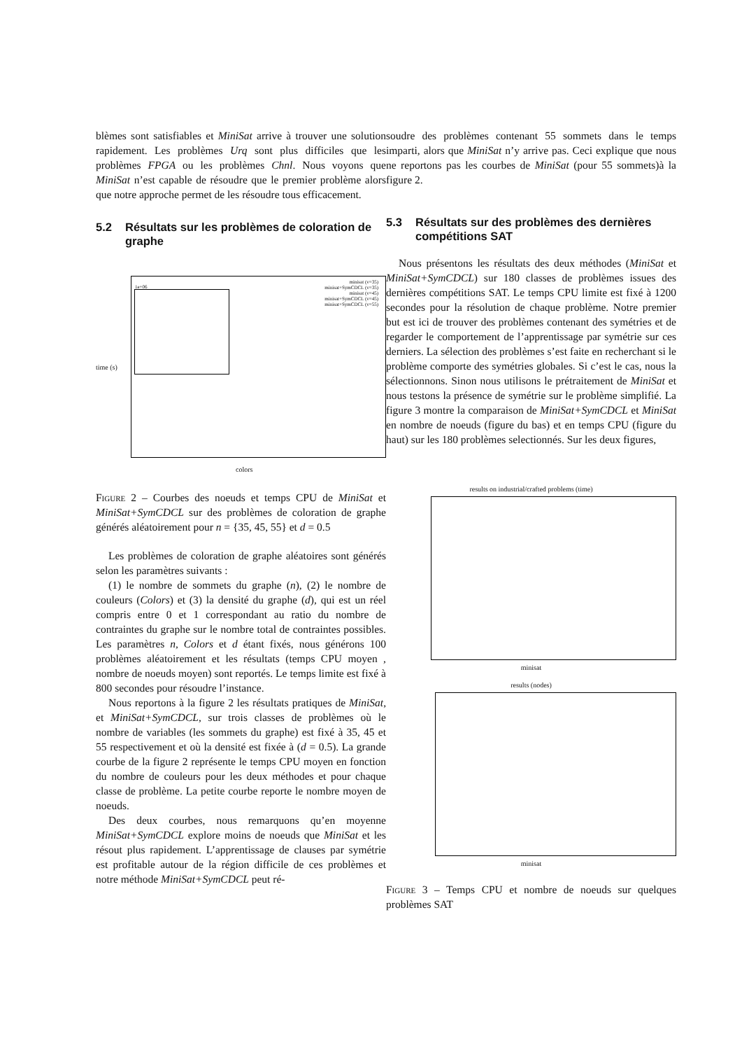blèmes sont satisfiables et MiniSat arrive à trouver une solution rapidement. Les problèmes Urq sont plus difficiles que les problèmes FPGA ou les problèmes Chnl. Nous voyons que MiniSat n’est capable de résoudre que le premier problème alors que notre approche permet de les résoudre tous efficacement.
5.2 Résultats sur les problèmes de coloration de graphe
1e+06
minisat (v=35)
minisat+SymCDCL (v=35)
minisat (v=45)
minisat+SymCDCL (v=45)
minisat+SymCDCL (v=55)
time (s)
colors
Figure 2 – Courbes des noeuds et temps CPU de MiniSat et MiniSat+SymCDCL sur des problèmes de coloration de graphe générés aléatoirement pour n = {35, 45, 55} et d = 0.5
Les problèmes de coloration de graphe aléatoires sont générés selon les paramètres suivants :
(1) le nombre de sommets du graphe (n), (2) le nombre de couleurs (Colors) et (3) la densité du graphe (d), qui est un réel compris entre 0 et 1 correspondant au ratio du nombre de contraintes du graphe sur le nombre total de contraintes possibles. Les paramètres n, Colors et d étant fixés, nous générons 100 problèmes aléatoirement et les résultats (temps CPU moyen , nombre de noeuds moyen) sont reportés. Le temps limite est fixé à 800 secondes pour résoudre l’instance.
Nous reportons à la figure 2 les résultats pratiques de MiniSat, et MiniSat+SymCDCL, sur trois classes de problèmes où le nombre de variables (les sommets du graphe) est fixé à 35, 45 et 55 respectivement et où la densité est fixée à (d = 0.5). La grande courbe de la figure 2 représente le temps CPU moyen en fonction du nombre de couleurs pour les deux méthodes et pour chaque classe de problème. La petite courbe reporte le nombre moyen de noeuds.
Des deux courbes, nous remarquons qu’en moyenne MiniSat+SymCDCL explore moins de noeuds que MiniSat et les résout plus rapidement. L’apprentissage de clauses par symétrie est profitable autour de la région difficile de ces problèmes et notre méthode MiniSat+SymCDCL peut ré-
soudre des problèmes contenant 55 sommets dans le temps imparti, alors que MiniSat n’y arrive pas. Ceci explique que nous ne reportons pas les courbes de MiniSat (pour 55 sommets)à la figure 2.
5.3 Résultats sur des problèmes des dernières compétitions SAT
Nous présentons les résultats des deux méthodes (MiniSat et MiniSat+SymCDCL) sur 180 classes de problèmes issues des dernières compétitions SAT. Le temps CPU limite est fixé à 1200 secondes pour la résolution de chaque problème. Notre premier but est ici de trouver des problèmes contenant des symétries et de regarder le comportement de l’apprentissage par symétrie sur ces derniers. La sélection des problèmes s’est faite en recherchant si le problème comporte des symétries globales. Si c’est le cas, nous la sélectionnons. Sinon nous utilisons le prétraitement de MiniSat et nous testons la présence de symétrie sur le problème simplifié. La figure 3 montre la comparaison de MiniSat+SymCDCL et MiniSat en nombre de noeuds (figure du bas) et en temps CPU (figure du haut) sur les 180 problèmes selectionnés. Sur les deux figures,
results on industrial/crafted problems (time)
minisat
results (nodes)
minisat
Figure 3 – Temps CPU et nombre de noeuds sur quelques problèmes SAT